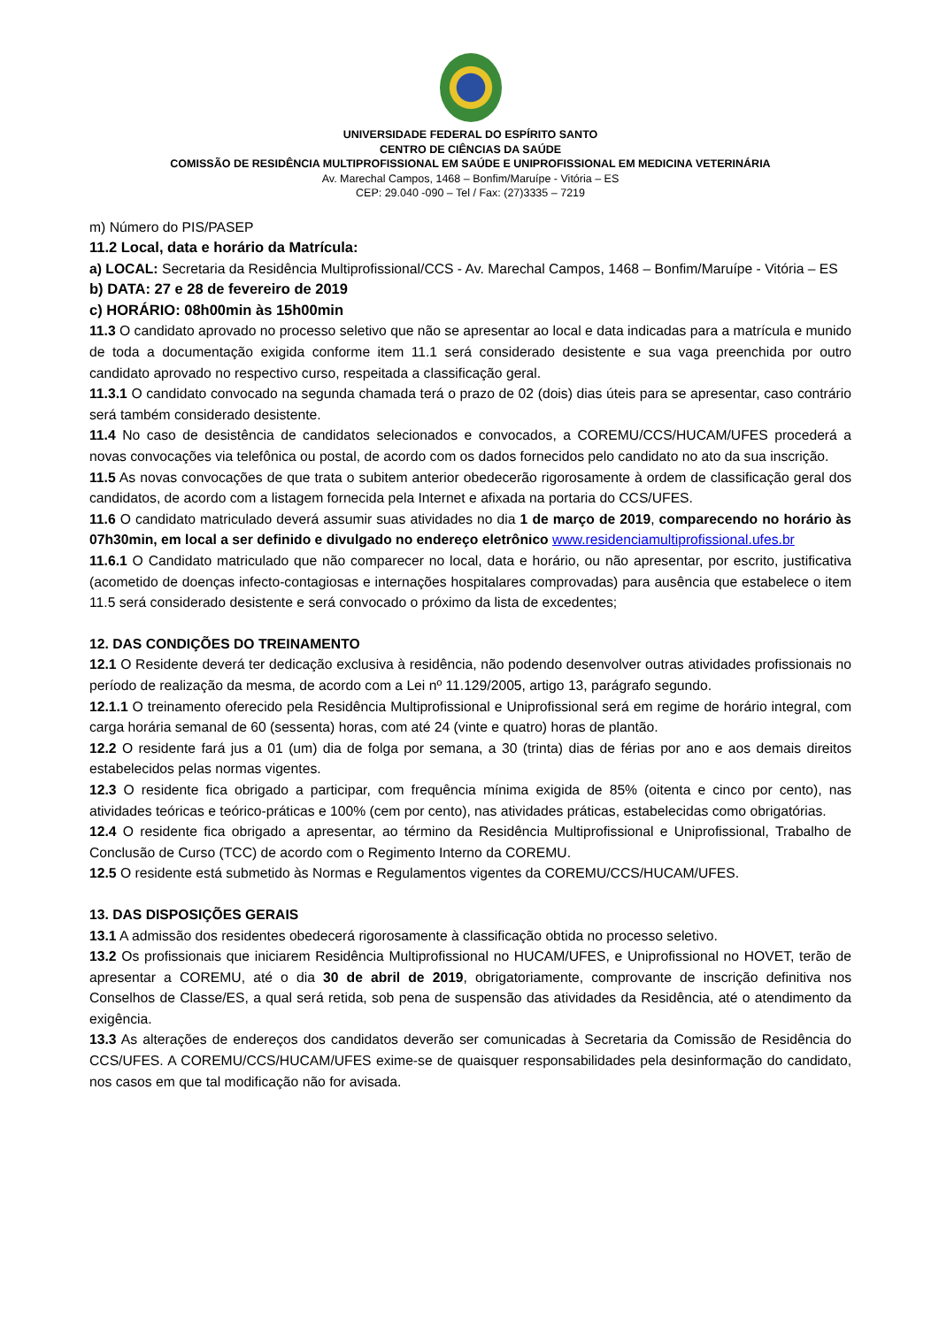UNIVERSIDADE FEDERAL DO ESPÍRITO SANTO
CENTRO DE CIÊNCIAS DA SAÚDE
COMISSÃO DE RESIDÊNCIA MULTIPROFISSIONAL EM SAÚDE E UNIPROFISSIONAL EM MEDICINA VETERINÁRIA
Av. Marechal Campos, 1468 – Bonfim/Maruípe - Vitória – ES
CEP: 29.040 -090 – Tel / Fax: (27)3335 – 7219
m) Número do PIS/PASEP
11.2 Local, data e horário da Matrícula:
a) LOCAL: Secretaria da Residência Multiprofissional/CCS - Av. Marechal Campos, 1468 – Bonfim/Maruípe - Vitória – ES
b) DATA: 27 e 28 de fevereiro de 2019
c) HORÁRIO: 08h00min às 15h00min
11.3 O candidato aprovado no processo seletivo que não se apresentar ao local e data indicadas para a matrícula e munido de toda a documentação exigida conforme item 11.1 será considerado desistente e sua vaga preenchida por outro candidato aprovado no respectivo curso, respeitada a classificação geral.
11.3.1 O candidato convocado na segunda chamada terá o prazo de 02 (dois) dias úteis para se apresentar, caso contrário será também considerado desistente.
11.4 No caso de desistência de candidatos selecionados e convocados, a COREMU/CCS/HUCAM/UFES procederá a novas convocações via telefônica ou postal, de acordo com os dados fornecidos pelo candidato no ato da sua inscrição.
11.5 As novas convocações de que trata o subitem anterior obedecerão rigorosamente à ordem de classificação geral dos candidatos, de acordo com a listagem fornecida pela Internet e afixada na portaria do CCS/UFES.
11.6 O candidato matriculado deverá assumir suas atividades no dia 1 de março de 2019, comparecendo no horário às 07h30min, em local a ser definido e divulgado no endereço eletrônico www.residenciamultiprofissional.ufes.br
11.6.1 O Candidato matriculado que não comparecer no local, data e horário, ou não apresentar, por escrito, justificativa (acometido de doenças infecto-contagiosas e internações hospitalares comprovadas) para ausência que estabelece o item 11.5 será considerado desistente e será convocado o próximo da lista de excedentes;
12. DAS CONDIÇÕES DO TREINAMENTO
12.1 O Residente deverá ter dedicação exclusiva à residência, não podendo desenvolver outras atividades profissionais no período de realização da mesma, de acordo com a Lei nº 11.129/2005, artigo 13, parágrafo segundo.
12.1.1 O treinamento oferecido pela Residência Multiprofissional e Uniprofissional será em regime de horário integral, com carga horária semanal de 60 (sessenta) horas, com até 24 (vinte e quatro) horas de plantão.
12.2 O residente fará jus a 01 (um) dia de folga por semana, a 30 (trinta) dias de férias por ano e aos demais direitos estabelecidos pelas normas vigentes.
12.3 O residente fica obrigado a participar, com frequência mínima exigida de 85% (oitenta e cinco por cento), nas atividades teóricas e teórico-práticas e 100% (cem por cento), nas atividades práticas, estabelecidas como obrigatórias.
12.4 O residente fica obrigado a apresentar, ao término da Residência Multiprofissional e Uniprofissional, Trabalho de Conclusão de Curso (TCC) de acordo com o Regimento Interno da COREMU.
12.5 O residente está submetido às Normas e Regulamentos vigentes da COREMU/CCS/HUCAM/UFES.
13. DAS DISPOSIÇÕES GERAIS
13.1 A admissão dos residentes obedecerá rigorosamente à classificação obtida no processo seletivo.
13.2 Os profissionais que iniciarem Residência Multiprofissional no HUCAM/UFES, e Uniprofissional no HOVET, terão de apresentar a COREMU, até o dia 30 de abril de 2019, obrigatoriamente, comprovante de inscrição definitiva nos Conselhos de Classe/ES, a qual será retida, sob pena de suspensão das atividades da Residência, até o atendimento da exigência.
13.3 As alterações de endereços dos candidatos deverão ser comunicadas à Secretaria da Comissão de Residência do CCS/UFES. A COREMU/CCS/HUCAM/UFES exime-se de quaisquer responsabilidades pela desinformação do candidato, nos casos em que tal modificação não for avisada.